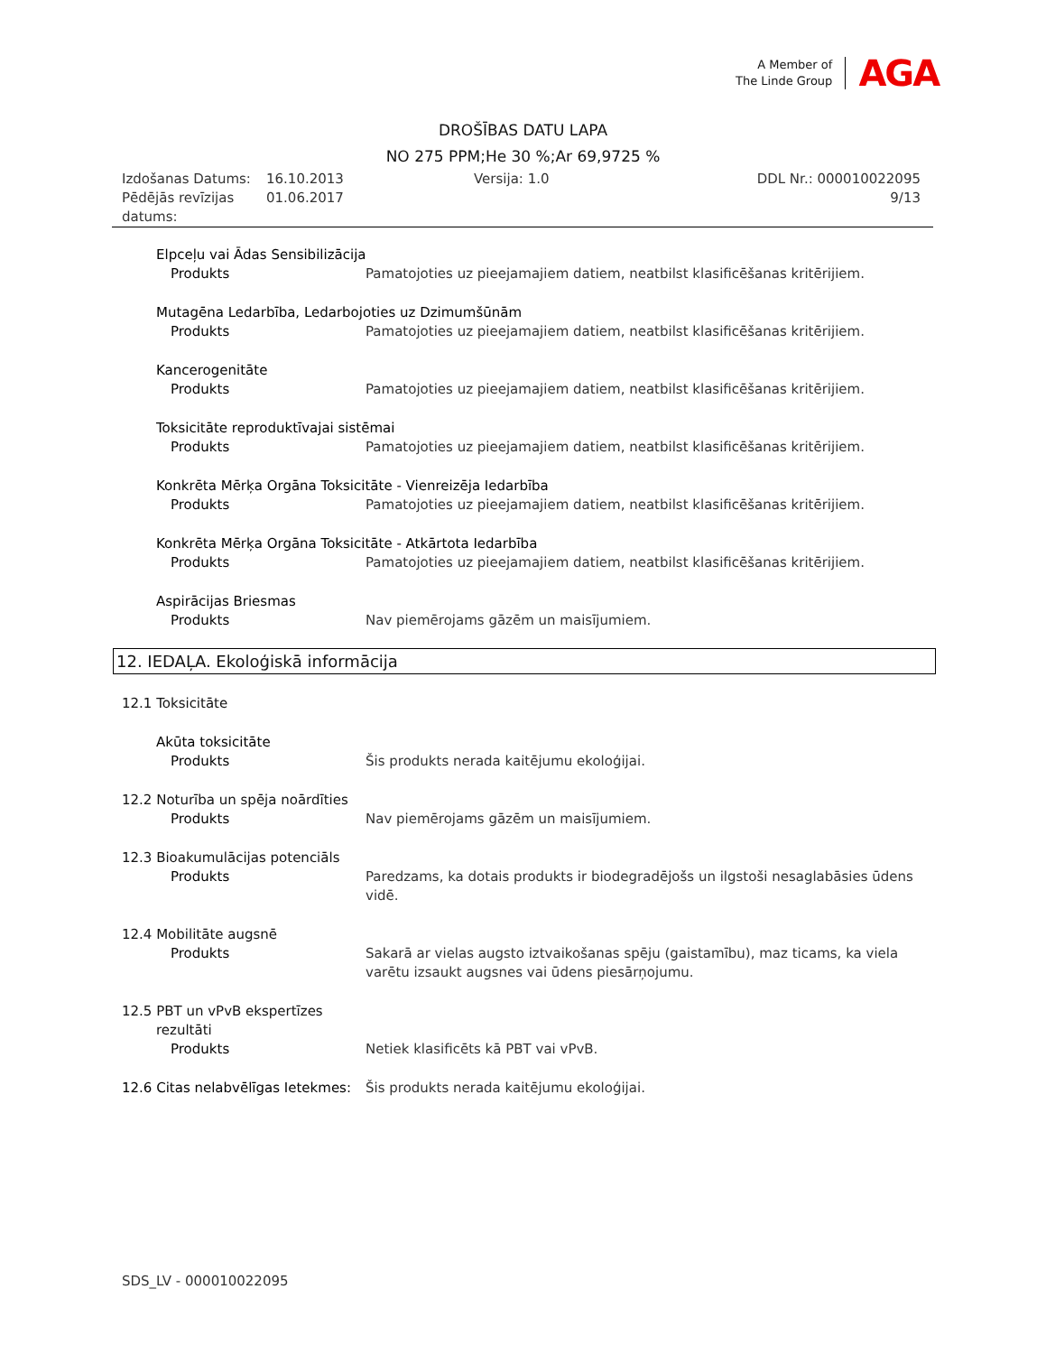A Member of
The Linde Group
AGA
DROŠĪBAS DATU LAPA
NO 275 PPM;He 30 %;Ar 69,9725 %
Izdošanas Datums:
Pēdējās revīzijas datums:
16.10.2013
01.06.2017
Versija: 1.0 DDL Nr.: 000010022095
9/13
Elpceļu vai Ādas Sensibilizācija
Produkts Pamatojoties uz pieejamajiem datiem, neatbilst klasificēšanas kritērijiem.
Mutagēna Ledarbība, Ledarbojoties uz Dzimumšūnām
Produkts Pamatojoties uz pieejamajiem datiem, neatbilst klasificēšanas kritērijiem.
Kancerogenitāte
Produkts Pamatojoties uz pieejamajiem datiem, neatbilst klasificēšanas kritērijiem.
Toksicitāte reproduktīvajai sistēmai
Produkts Pamatojoties uz pieejamajiem datiem, neatbilst klasificēšanas kritērijiem.
Konkrēta Mērķa Orgāna Toksicitāte - Vienreizēja Iedarbība
Produkts Pamatojoties uz pieejamajiem datiem, neatbilst klasificēšanas kritērijiem.
Konkrēta Mērķa Orgāna Toksicitāte - Atkārtota Iedarbība
Produkts Pamatojoties uz pieejamajiem datiem, neatbilst klasificēšanas kritērijiem.
Aspirācijas Briesmas
Produkts Nav piemērojams gāzēm un maisījumiem.
12. IEDAĻA. Ekoloģiskā informācija
12.1 Toksicitāte
Akūta toksicitāte
Produkts Šis produkts nerada kaitējumu ekoloģijai.
12.2 Noturība un spēja noārdīties
Produkts Nav piemērojams gāzēm un maisījumiem.
12.3 Bioakumulācijas potenciāls
Produkts Paredzams, ka dotais produkts ir biodegradējošs un ilgstoši nesaglabāsies ūdens vidē.
12.4 Mobilitāte augsnē
Produkts Sakarā ar vielas augsto iztvaikošanas spēju (gaistamību), maz ticams, ka viela varētu izsaukt augsnes vai ūdens piesārņojumu.
12.5 PBT un vPvB ekspertīzes
rezultāti
Produkts Netiek klasificēts kā PBT vai vPvB.
12.6 Citas nelabvēlīgas Ietekmes:
Šis produkts nerada kaitējumu ekoloģijai.
SDS_LV - 000010022095